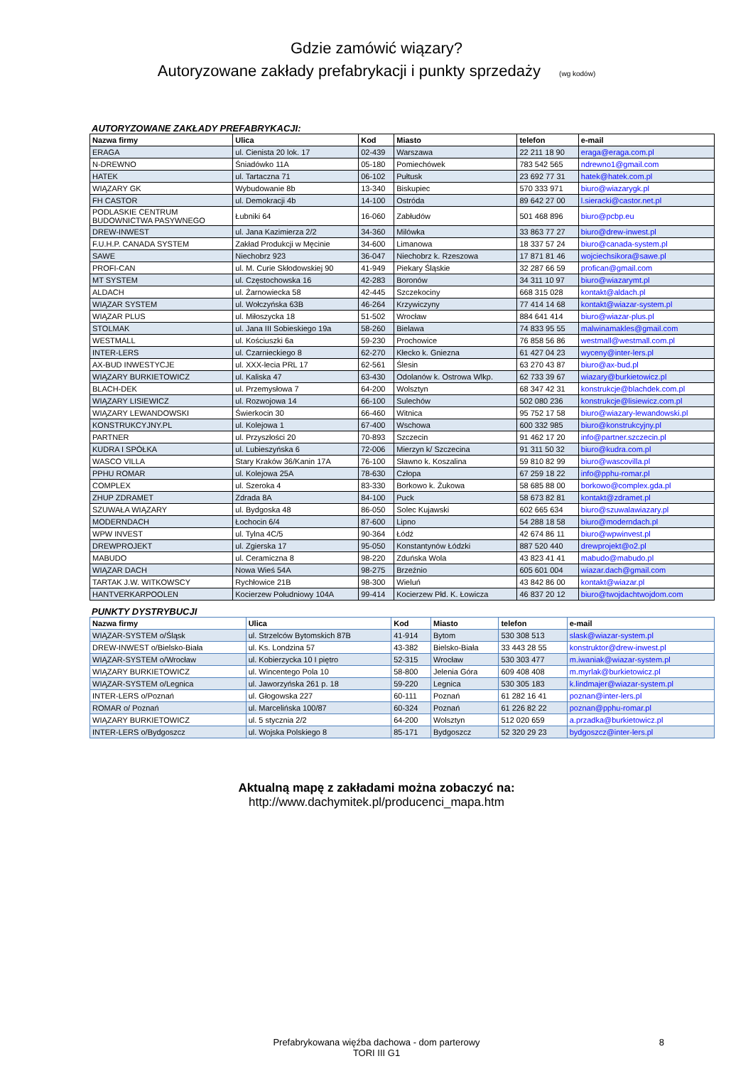Gdzie zamówić wiązary?
Autoryzowane zakłady prefabrykacji i punkty sprzedaży (wg kodów)
AUTORYZOWANE ZAKŁADY PREFABRYKACJI:
| Nazwa firmy | Ulica | Kod | Miasto | telefon | e-mail |
| --- | --- | --- | --- | --- | --- |
| ERAGA | ul. Cienista 20 lok. 17 | 02-439 | Warszawa | 22 211 18 90 | eraga@eraga.com.pl |
| N-DREWNO | Śniadówko 11A | 05-180 | Pomiechówek | 783 542 565 | ndrewno1@gmail.com |
| HATEK | ul. Tartaczna 71 | 06-102 | Pułtusk | 23 692 77 31 | hatek@hatek.com.pl |
| WIĄZARY GK | Wybudowanie 8b | 13-340 | Biskupiec | 570 333 971 | biuro@wiazarygk.pl |
| FH CASTOR | ul. Demokracji 4b | 14-100 | Ostróda | 89 642 27 00 | l.sieracki@castor.net.pl |
| PODLASKIE CENTRUM BUDOWNICTWA PASYWNEGO | Łubniki 64 | 16-060 | Zabłudów | 501 468 896 | biuro@pcbp.eu |
| DREW-INWEST | ul. Jana Kazimierza 2/2 | 34-360 | Milówka | 33 863 77 27 | biuro@drew-inwest.pl |
| F.U.H.P. CANADA SYSTEM | Zakład Produkcji w Męcinie | 34-600 | Limanowa | 18 337 57 24 | biuro@canada-system.pl |
| SAWE | Niechobrz 923 | 36-047 | Niechobrz k. Rzeszowa | 17 871 81 46 | wojciechsikora@sawe.pl |
| PROFI-CAN | ul. M. Curie Skłodowskiej 90 | 41-949 | Piekary Śląskie | 32 287 66 59 | profican@gmail.com |
| MT SYSTEM | ul. Częstochowska 16 | 42-283 | Boronów | 34 311 10 97 | biuro@wiazarymt.pl |
| ALDACH | ul. Żarnowiecka 58 | 42-445 | Szczekociny | 668 315 028 | kontakt@aldach.pl |
| WIĄZAR SYSTEM | ul. Wołczyńska 63B | 46-264 | Krzywiczyny | 77 414 14 68 | kontakt@wiazar-system.pl |
| WIĄZAR PLUS | ul. Miłoszycka 18 | 51-502 | Wrocław | 884 641 414 | biuro@wiazar-plus.pl |
| STOLMAK | ul. Jana III Sobieskiego 19a | 58-260 | Bielawa | 74 833 95 55 | malwinamakles@gmail.com |
| WESTMALL | ul. Kościuszki 6a | 59-230 | Prochowice | 76 858 56 86 | westmall@westmall.com.pl |
| INTER-LERS | ul. Czarnieckiego 8 | 62-270 | Kłecko k. Gniezna | 61 427 04 23 | wyceny@inter-lers.pl |
| AX-BUD INWESTYCJE | ul. XXX-lecia PRL 17 | 62-561 | Ślesin | 63 270 43 87 | biuro@ax-bud.pl |
| WIĄZARY BURKIETOWICZ | ul. Kaliska 47 | 63-430 | Odolanów k. Ostrowa Wlkp. | 62 733 39 67 | wiazary@burkietowicz.pl |
| BLACH-DEK | ul. Przemysłowa 7 | 64-200 | Wolsztyn | 68 347 42 31 | konstrukcje@blachdek.com.pl |
| WIĄZARY LISIEWICZ | ul. Rozwojowa 14 | 66-100 | Sulechów | 502 080 236 | konstrukcje@lisiewicz.com.pl |
| WIĄZARY LEWANDOWSKI | Świerkocin 30 | 66-460 | Witnica | 95 752 17 58 | biuro@wiazary-lewandowski.pl |
| KONSTRUKCYJNY.PL | ul. Kolejowa 1 | 67-400 | Wschowa | 600 332 985 | biuro@konstrukcyjny.pl |
| PARTNER | ul. Przyszłości 20 | 70-893 | Szczecin | 91 462 17 20 | info@partner.szczecin.pl |
| KUDRA I SPÓŁKA | ul. Lubieszyńska 6 | 72-006 | Mierzyn k/ Szczecina | 91 311 50 32 | biuro@kudra.com.pl |
| WASCO VILLA | Stary Kraków 36/Kanin 17A | 76-100 | Sławno k. Koszalina | 59 810 82 99 | biuro@wascovilla.pl |
| PPHU ROMAR | ul. Kolejowa 25A | 78-630 | Człopa | 67 259 18 22 | info@pphu-romar.pl |
| COMPLEX | ul. Szeroka 4 | 83-330 | Borkowo k. Żukowa | 58 685 88 00 | borkowo@complex.gda.pl |
| ZHUP ZDRAMET | Zdrada 8A | 84-100 | Puck | 58 673 82 81 | kontakt@zdramet.pl |
| SZUWAŁA WIĄZARY | ul. Bydgoska 48 | 86-050 | Solec Kujawski | 602 665 634 | biuro@szuwalawiazary.pl |
| MODERNDACH | Łochocin 6/4 | 87-600 | Lipno | 54 288 18 58 | biuro@moderndach.pl |
| WPW INVEST | ul. Tylna 4C/5 | 90-364 | Łódź | 42 674 86 11 | biuro@wpwinvest.pl |
| DREWPROJEKT | ul. Zgierska 17 | 95-050 | Konstantynów Łódzki | 887 520 440 | drewprojekt@o2.pl |
| MABUDO | ul. Ceramiczna 8 | 98-220 | Zduńska Wola | 43 823 41 41 | mabudo@mabudo.pl |
| WIĄZAR DACH | Nowa Wieś 54A | 98-275 | Brzeźnio | 605 601 004 | wiazar.dach@gmail.com |
| TARTAK J.W. WITKOWSCY | Rychłowice 21B | 98-300 | Wieluń | 43 842 86 00 | kontakt@wiazar.pl |
| HANTVERKARPOOLEN | Kocierzew Południowy 104A | 99-414 | Kocierzew Płd. K. Łowicza | 46 837 20 12 | biuro@twojdachtwojdom.com |
PUNKTY DYSTRYBUCJI
| Nazwa firmy | Ulica | Kod | Miasto | telefon | e-mail |
| --- | --- | --- | --- | --- | --- |
| WIĄZAR-SYSTEM o/Śląsk | ul. Strzelców Bytomskich 87B | 41-914 | Bytom | 530 308 513 | slask@wiazar-system.pl |
| DREW-INWEST o/Bielsko-Biała | ul. Ks. Londzina 57 | 43-382 | Bielsko-Biała | 33 443 28 55 | konstruktor@drew-inwest.pl |
| WIĄZAR-SYSTEM o/Wrocław | ul. Kobierzycka 10 I piętro | 52-315 | Wrocław | 530 303 477 | m.iwaniak@wiazar-system.pl |
| WIĄZARY BURKIETOWICZ | ul. Wincentego Pola 10 | 58-800 | Jelenia Góra | 609 408 408 | m.myrlak@burkietowicz.pl |
| WIĄZAR-SYSTEM o/Legnica | ul. Jaworzyńska 261 p. 18 | 59-220 | Legnica | 530 305 183 | k.lindmajer@wiazar-system.pl |
| INTER-LERS o/Poznań | ul. Głogowska 227 | 60-111 | Poznań | 61 282 16 41 | poznan@inter-lers.pl |
| ROMAR o/ Poznań | ul. Marcelińska 100/87 | 60-324 | Poznań | 61 226 82 22 | poznan@pphu-romar.pl |
| WIĄZARY BURKIETOWICZ | ul. 5 stycznia 2/2 | 64-200 | Wolsztyn | 512 020 659 | a.przadka@burkietowicz.pl |
| INTER-LERS o/Bydgoszcz | ul. Wojska Polskiego 8 | 85-171 | Bydgoszcz | 52 320 29 23 | bydgoszcz@inter-lers.pl |
Aktualną mapę z zakładami można zobaczyć na:
http://www.dachymitek.pl/producenci_mapa.htm
Prefabrykowana więźba dachowa - dom parterowy
TORI III G1
8